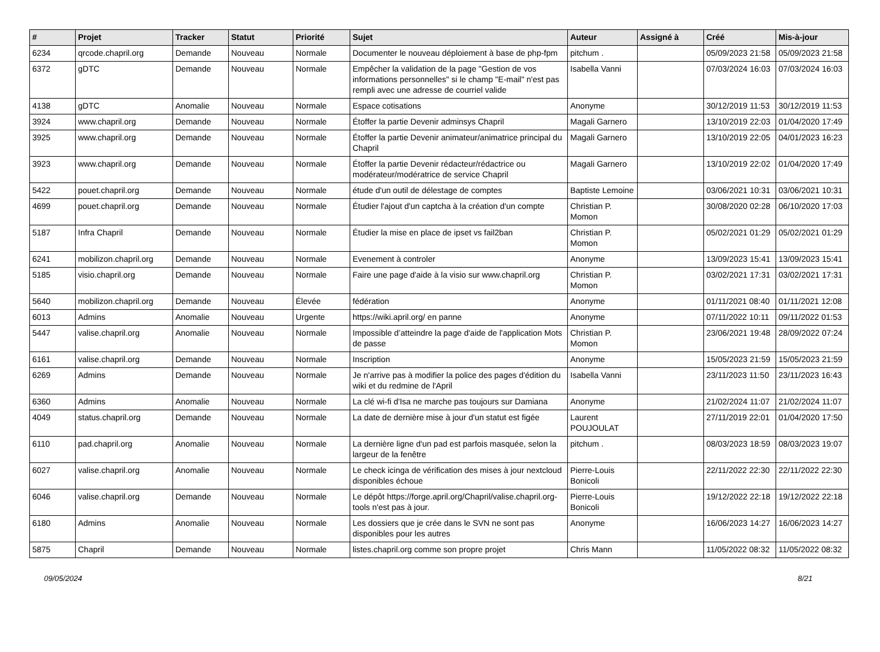| # | Projet | Tracker | Statut | Priorité | Sujet | Auteur | Assigné à | Créé | Mis-à-jour |
| --- | --- | --- | --- | --- | --- | --- | --- | --- | --- |
| 6234 | qrcode.chapril.org | Demande | Nouveau | Normale | Documenter le nouveau déploiement à base de php-fpm | pitchum . | | 05/09/2023 21:58 | 05/09/2023 21:58 |
| 6372 | gDTC | Demande | Nouveau | Normale | Empêcher la validation de la page "Gestion de vos informations personnelles" si le champ "E-mail" n'est pas rempli avec une adresse de courriel valide | Isabella Vanni | | 07/03/2024 16:03 | 07/03/2024 16:03 |
| 4138 | gDTC | Anomalie | Nouveau | Normale | Espace cotisations | Anonyme | | 30/12/2019 11:53 | 30/12/2019 11:53 |
| 3924 | www.chapril.org | Demande | Nouveau | Normale | Étoffer la partie Devenir adminsys Chapril | Magali Garnero | | 13/10/2019 22:03 | 01/04/2020 17:49 |
| 3925 | www.chapril.org | Demande | Nouveau | Normale | Étoffer la partie Devenir animateur/animatrice principal du Chapril | Magali Garnero | | 13/10/2019 22:05 | 04/01/2023 16:23 |
| 3923 | www.chapril.org | Demande | Nouveau | Normale | Étoffer la partie Devenir rédacteur/rédactrice ou modérateur/modératrice de service Chapril | Magali Garnero | | 13/10/2019 22:02 | 01/04/2020 17:49 |
| 5422 | pouet.chapril.org | Demande | Nouveau | Normale | étude d'un outil de délestage de comptes | Baptiste Lemoine | | 03/06/2021 10:31 | 03/06/2021 10:31 |
| 4699 | pouet.chapril.org | Demande | Nouveau | Normale | Étudier l'ajout d'un captcha à la création d'un compte | Christian P. Momon | | 30/08/2020 02:28 | 06/10/2020 17:03 |
| 5187 | Infra Chapril | Demande | Nouveau | Normale | Étudier la mise en place de ipset vs fail2ban | Christian P. Momon | | 05/02/2021 01:29 | 05/02/2021 01:29 |
| 6241 | mobilizon.chapril.org | Demande | Nouveau | Normale | Evenement à controler | Anonyme | | 13/09/2023 15:41 | 13/09/2023 15:41 |
| 5185 | visio.chapril.org | Demande | Nouveau | Normale | Faire une page d'aide à la visio sur www.chapril.org | Christian P. Momon | | 03/02/2021 17:31 | 03/02/2021 17:31 |
| 5640 | mobilizon.chapril.org | Demande | Nouveau | Élevée | fédération | Anonyme | | 01/11/2021 08:40 | 01/11/2021 12:08 |
| 6013 | Admins | Anomalie | Nouveau | Urgente | https://wiki.april.org/ en panne | Anonyme | | 07/11/2022 10:11 | 09/11/2022 01:53 |
| 5447 | valise.chapril.org | Anomalie | Nouveau | Normale | Impossible d’atteindre la page d'aide de l'application Mots de passe | Christian P. Momon | | 23/06/2021 19:48 | 28/09/2022 07:24 |
| 6161 | valise.chapril.org | Demande | Nouveau | Normale | Inscription | Anonyme | | 15/05/2023 21:59 | 15/05/2023 21:59 |
| 6269 | Admins | Demande | Nouveau | Normale | Je n'arrive pas à modifier la police des pages d'édition du wiki et du redmine de l'April | Isabella Vanni | | 23/11/2023 11:50 | 23/11/2023 16:43 |
| 6360 | Admins | Anomalie | Nouveau | Normale | La clé wi-fi d'Isa ne marche pas toujours sur Damiana | Anonyme | | 21/02/2024 11:07 | 21/02/2024 11:07 |
| 4049 | status.chapril.org | Demande | Nouveau | Normale | La date de dernière mise à jour d'un statut est figée | Laurent POUJOULAT | | 27/11/2019 22:01 | 01/04/2020 17:50 |
| 6110 | pad.chapril.org | Anomalie | Nouveau | Normale | La dernière ligne d'un pad est parfois masquée, selon la largeur de la fenêtre | pitchum . | | 08/03/2023 18:59 | 08/03/2023 19:07 |
| 6027 | valise.chapril.org | Anomalie | Nouveau | Normale | Le check icinga de vérification des mises à jour nextcloud disponibles échoue | Pierre-Louis Bonicoli | | 22/11/2022 22:30 | 22/11/2022 22:30 |
| 6046 | valise.chapril.org | Demande | Nouveau | Normale | Le dépôt https://forge.april.org/Chapril/valise.chapril.org-tools n'est pas à jour. | Pierre-Louis Bonicoli | | 19/12/2022 22:18 | 19/12/2022 22:18 |
| 6180 | Admins | Anomalie | Nouveau | Normale | Les dossiers que je crée dans le SVN ne sont pas disponibles pour les autres | Anonyme | | 16/06/2023 14:27 | 16/06/2023 14:27 |
| 5875 | Chapril | Demande | Nouveau | Normale | listes.chapril.org comme son propre projet | Chris Mann | | 11/05/2022 08:32 | 11/05/2022 08:32 |
09/05/2024 8/21